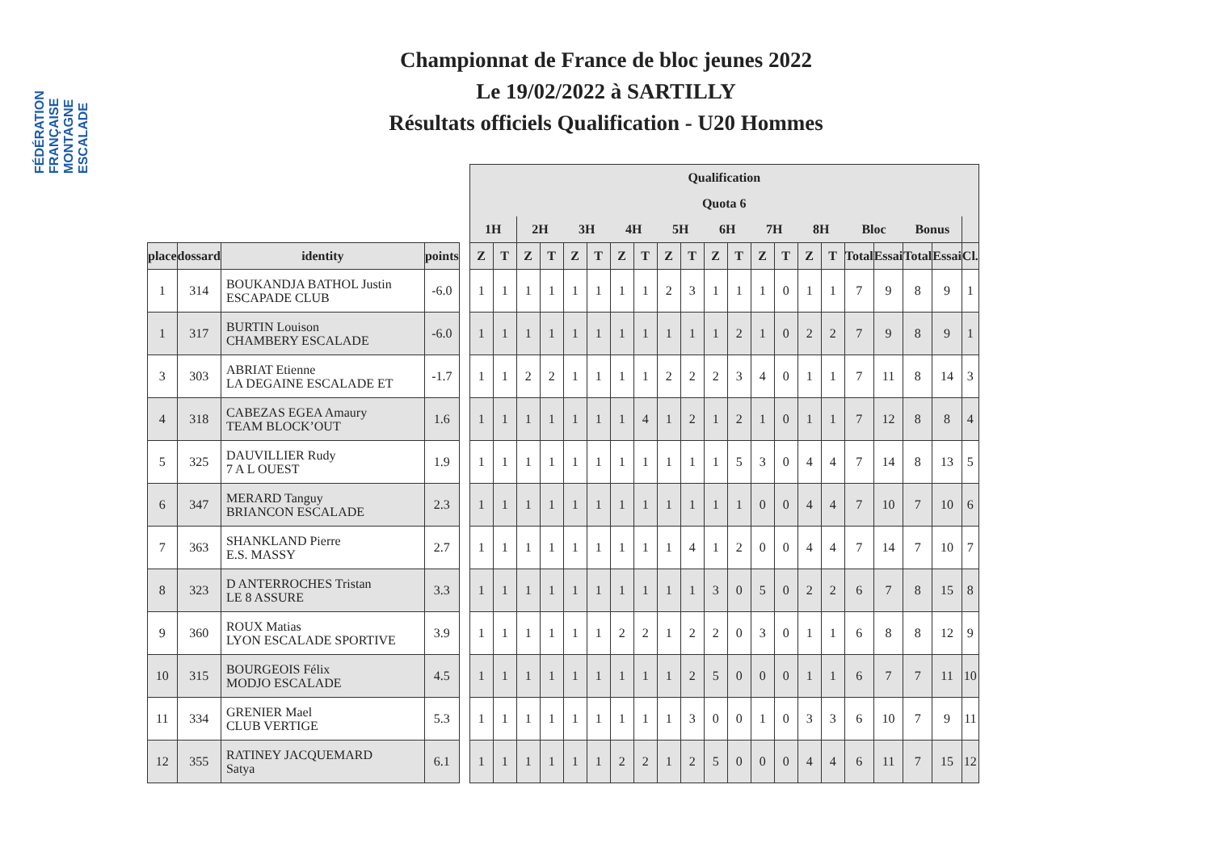FÉDÉRATION FRANÇAISE MONTAGNE ESCALADE
Championnat de France de bloc jeunes 2022
Le 19/02/2022 à SARTILLY
Résultats officiels Qualification - U20 Hommes
| | | | | | Qualification | | | | | | | | | | | | | | | | | | | | |
| | | | | | Quota 6 | | | | | | | | | | | | | | | | | | | | |
| | | | | | 1H | | 2H | | 3H | | 4H | | 5H | | 6H | | 7H | | 8H | | Bloc | | Bonus | | |
| place | dossard | identity | points | | Z | T | Z | T | Z | T | Z | T | Z | T | Z | T | Z | T | Z | T | Total | Essai | Total | Essai | Cl. |
| 1 | 314 | BOUKANDJA BATHOL Justin ESCAPADE CLUB | -6.0 | | 1 | 1 | 1 | 1 | 1 | 1 | 1 | 1 | 2 | 3 | 1 | 1 | 1 | 0 | 1 | 1 | 7 | 9 | 8 | 9 | 1 |
| 1 | 317 | BURTIN Louison CHAMBERY ESCALADE | -6.0 | | 1 | 1 | 1 | 1 | 1 | 1 | 1 | 1 | 1 | 1 | 1 | 2 | 1 | 0 | 2 | 2 | 7 | 9 | 8 | 9 | 1 |
| 3 | 303 | ABRIAT Etienne LA DEGAINE ESCALADE ET | -1.7 | | 1 | 1 | 2 | 2 | 1 | 1 | 1 | 1 | 2 | 2 | 2 | 3 | 4 | 0 | 1 | 1 | 7 | 11 | 8 | 14 | 3 |
| 4 | 318 | CABEZAS EGEA Amaury TEAM BLOCK’OUT | 1.6 | | 1 | 1 | 1 | 1 | 1 | 1 | 1 | 4 | 1 | 2 | 1 | 2 | 1 | 0 | 1 | 1 | 7 | 12 | 8 | 8 | 4 |
| 5 | 325 | DAUVILLIER Rudy 7 A L OUEST | 1.9 | | 1 | 1 | 1 | 1 | 1 | 1 | 1 | 1 | 1 | 1 | 1 | 5 | 3 | 0 | 4 | 4 | 7 | 14 | 8 | 13 | 5 |
| 6 | 347 | MERARD Tanguy BRIANCON ESCALADE | 2.3 | | 1 | 1 | 1 | 1 | 1 | 1 | 1 | 1 | 1 | 1 | 1 | 1 | 0 | 0 | 4 | 4 | 7 | 10 | 7 | 10 | 6 |
| 7 | 363 | SHANKLAND Pierre E.S. MASSY | 2.7 | | 1 | 1 | 1 | 1 | 1 | 1 | 1 | 1 | 1 | 4 | 1 | 2 | 0 | 0 | 4 | 4 | 7 | 14 | 7 | 10 | 7 |
| 8 | 323 | D ANTERROCHES Tristan LE 8 ASSURE | 3.3 | | 1 | 1 | 1 | 1 | 1 | 1 | 1 | 1 | 1 | 1 | 3 | 0 | 5 | 0 | 2 | 2 | 6 | 7 | 8 | 15 | 8 |
| 9 | 360 | ROUX Matias LYON ESCALADE SPORTIVE | 3.9 | | 1 | 1 | 1 | 1 | 1 | 1 | 2 | 2 | 1 | 2 | 2 | 0 | 3 | 0 | 1 | 1 | 6 | 8 | 8 | 12 | 9 |
| 10 | 315 | BOURGEOIS Félix MODJO ESCALADE | 4.5 | | 1 | 1 | 1 | 1 | 1 | 1 | 1 | 1 | 1 | 2 | 5 | 0 | 0 | 0 | 1 | 1 | 6 | 7 | 7 | 11 | 10 |
| 11 | 334 | GRENIER Mael CLUB VERTIGE | 5.3 | | 1 | 1 | 1 | 1 | 1 | 1 | 1 | 1 | 1 | 3 | 0 | 0 | 1 | 0 | 3 | 3 | 6 | 10 | 7 | 9 | 11 |
| 12 | 355 | RATINEY JACQUEMARD Satya | 6.1 | | 1 | 1 | 1 | 1 | 1 | 1 | 2 | 2 | 1 | 2 | 5 | 0 | 0 | 0 | 4 | 4 | 6 | 11 | 7 | 15 | 12 |